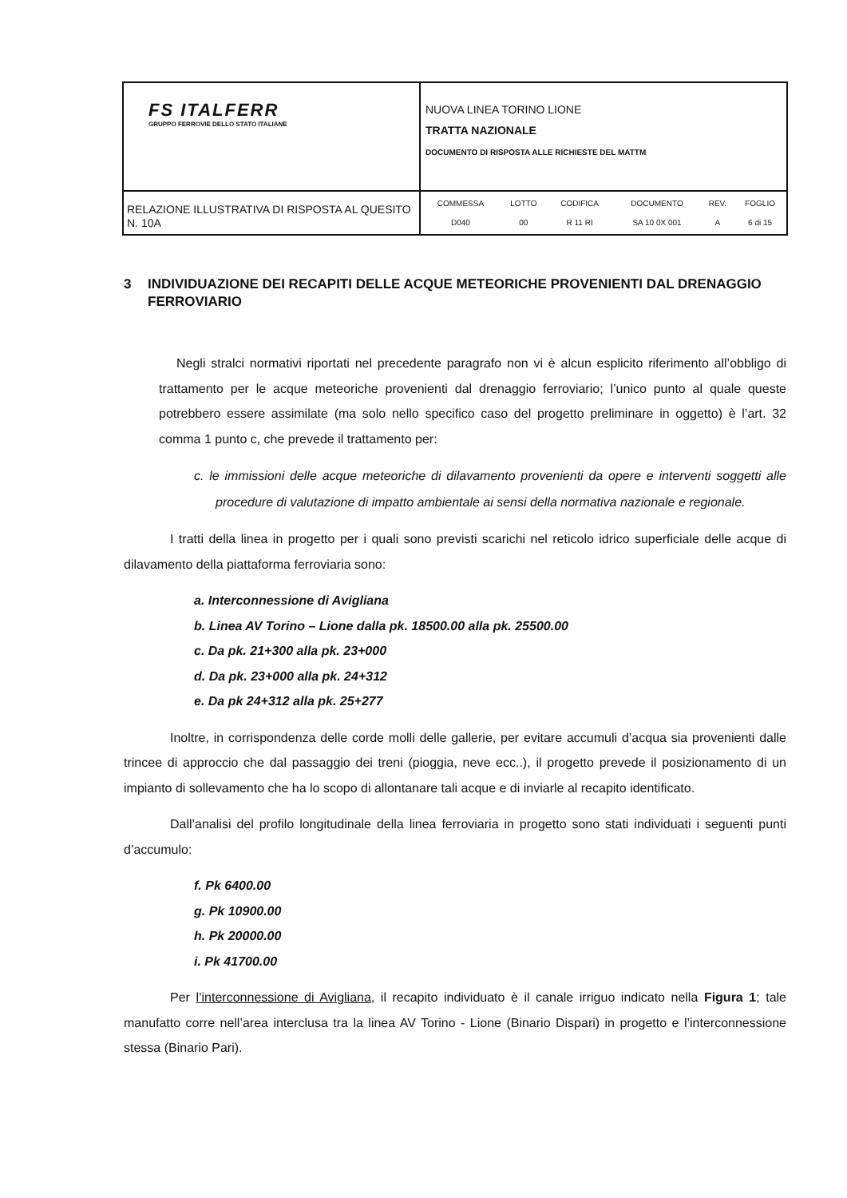| FS ITALFERR GRUPPO FERROVIE DELLO STATO ITALIANE | NUOVA LINEA TORINO LIONE TRATTA NAZIONALE DOCUMENTO DI RISPOSTA ALLE RICHIESTE DEL MATTM |
| RELAZIONE ILLUSTRATIVA DI RISPOSTA AL QUESITO N. 10A | / COMMESSA / LOTTO / CODIFICA / DOCUMENTO / REV. / FOGLIO / / D040 / 00 / R 11 RI / SA 10 0X 001 / A / 6 di 15 / |
3 INDIVIDUAZIONE DEI RECAPITI DELLE ACQUE METEORICHE PROVENIENTI DAL DRENAGGIO FERROVIARIO
Negli stralci normativi riportati nel precedente paragrafo non vi è alcun esplicito riferimento all’obbligo di trattamento per le acque meteoriche provenienti dal drenaggio ferroviario; l’unico punto al quale queste potrebbero essere assimilate (ma solo nello specifico caso del progetto preliminare in oggetto) è l’art. 32 comma 1 punto c, che prevede il trattamento per:
c. le immissioni delle acque meteoriche di dilavamento provenienti da opere e interventi soggetti alle procedure di valutazione di impatto ambientale ai sensi della normativa nazionale e regionale.
I tratti della linea in progetto per i quali sono previsti scarichi nel reticolo idrico superficiale delle acque di dilavamento della piattaforma ferroviaria sono:
a. Interconnessione di Avigliana
b. Linea AV Torino – Lione dalla pk. 18500.00 alla pk. 25500.00
c. Da pk. 21+300 alla pk. 23+000
d. Da pk. 23+000 alla pk. 24+312
e. Da pk 24+312 alla pk. 25+277
Inoltre, in corrispondenza delle corde molli delle gallerie, per evitare accumuli d’acqua sia provenienti dalle trincee di approccio che dal passaggio dei treni (pioggia, neve ecc..), il progetto prevede il posizionamento di un impianto di sollevamento che ha lo scopo di allontanare tali acque e di inviarle al recapito identificato.
Dall’analisi del profilo longitudinale della linea ferroviaria in progetto sono stati individuati i seguenti punti d’accumulo:
f. Pk 6400.00
g. Pk 10900.00
h. Pk 20000.00
i. Pk 41700.00
Per l’interconnessione di Avigliana, il recapito individuato è il canale irriguo indicato nella Figura 1; tale manufatto corre nell’area interclusa tra la linea AV Torino - Lione (Binario Dispari) in progetto e l’interconnessione stessa (Binario Pari).